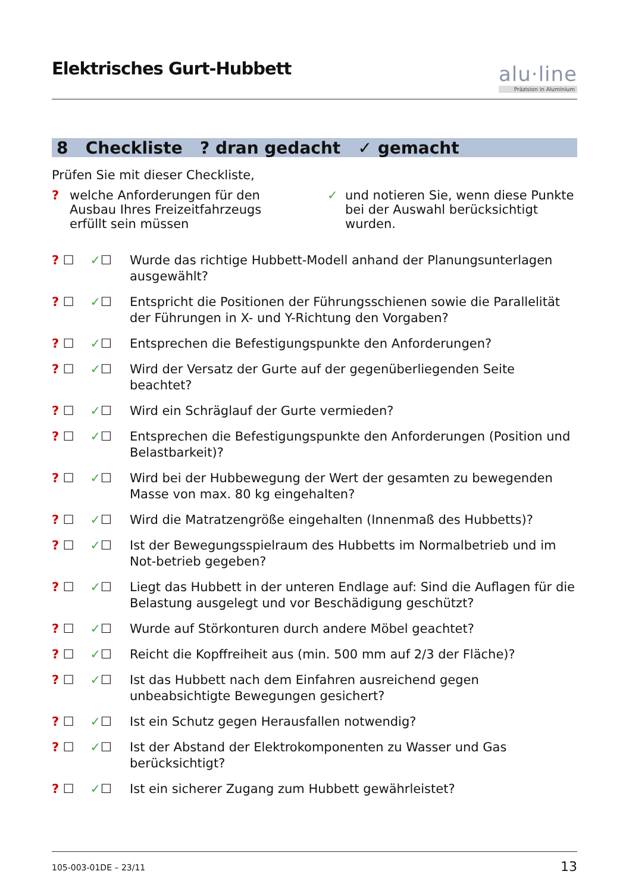Elektrisches Gurt-Hubbett
alu·line
Präzision in Aluminium
8 Checkliste ? dran gedacht ✓ gemacht
Prüfen Sie mit dieser Checkliste,
? welche Anforderungen für den Ausbau Ihres Freizeitfahrzeugs erfüllt sein müssen
✓ und notieren Sie, wenn diese Punkte bei der Auswahl berücksichtigt wurden.
? ☐ ✓☐ Wurde das richtige Hubbett-Modell anhand der Planungsunterlagen ausgewählt?
? ☐ ✓☐ Entspricht die Positionen der Führungsschienen sowie die Parallelität der Führungen in X- und Y-Richtung den Vorgaben?
? ☐ ✓☐ Entsprechen die Befestigungspunkte den Anforderungen?
? ☐ ✓☐ Wird der Versatz der Gurte auf der gegenüberliegenden Seite beachtet?
? ☐ ✓☐ Wird ein Schräglauf der Gurte vermieden?
? ☐ ✓☐ Entsprechen die Befestigungspunkte den Anforderungen (Position und Belastbarkeit)?
? ☐ ✓☐ Wird bei der Hubbewegung der Wert der gesamten zu bewegenden Masse von max. 80 kg eingehalten?
? ☐ ✓☐ Wird die Matratzengröße eingehalten (Innenmaß des Hubbetts)?
? ☐ ✓☐ Ist der Bewegungsspielraum des Hubbetts im Normalbetrieb und im Not-betrieb gegeben?
? ☐ ✓☐ Liegt das Hubbett in der unteren Endlage auf: Sind die Auflagen für die Belastung ausgelegt und vor Beschädigung geschützt?
? ☐ ✓☐ Wurde auf Störkonturen durch andere Möbel geachtet?
? ☐ ✓☐ Reicht die Kopffreiheit aus (min. 500 mm auf 2/3 der Fläche)?
? ☐ ✓☐ Ist das Hubbett nach dem Einfahren ausreichend gegen unbeabsichtigte Bewegungen gesichert?
? ☐ ✓☐ Ist ein Schutz gegen Herausfallen notwendig?
? ☐ ✓☐ Ist der Abstand der Elektrokomponenten zu Wasser und Gas berücksichtigt?
? ☐ ✓☐ Ist ein sicherer Zugang zum Hubbett gewährleistet?
105-003-01DE – 23/11 13